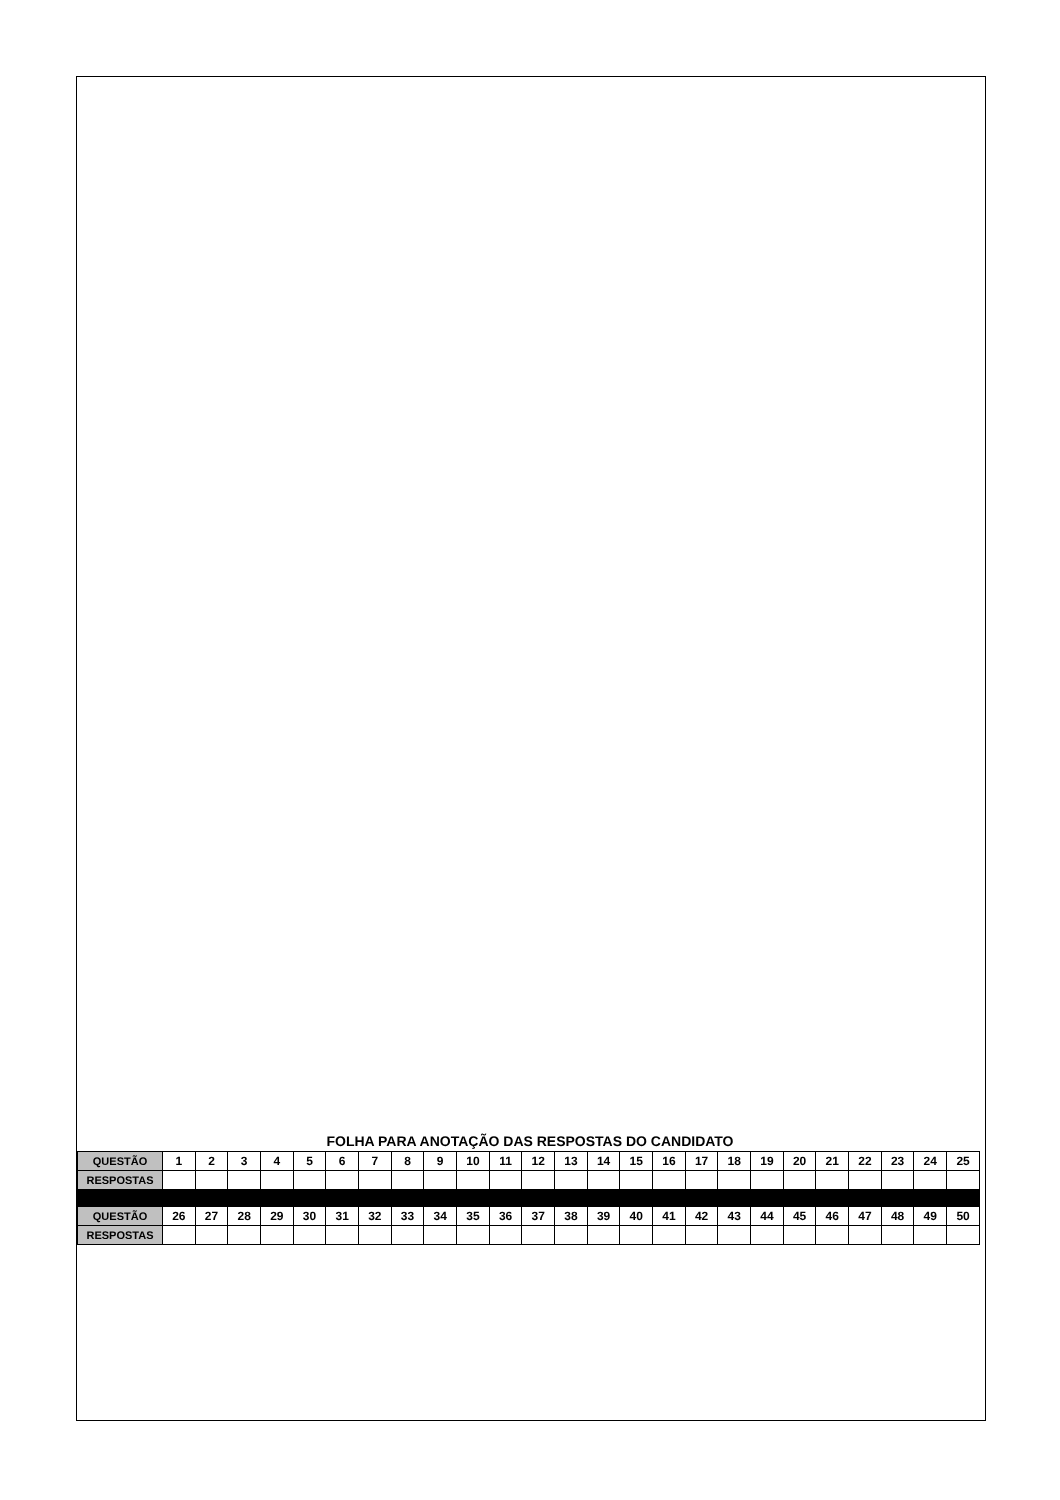FOLHA PARA ANOTAÇÃO DAS RESPOSTAS DO CANDIDATO
| QUESTÃO | 1 | 2 | 3 | 4 | 5 | 6 | 7 | 8 | 9 | 10 | 11 | 12 | 13 | 14 | 15 | 16 | 17 | 18 | 19 | 20 | 21 | 22 | 23 | 24 | 25 |
| RESPOSTAS | | | | | | | | | | | | | | | | | | | | | | | | | |
| QUESTÃO | 26 | 27 | 28 | 29 | 30 | 31 | 32 | 33 | 34 | 35 | 36 | 37 | 38 | 39 | 40 | 41 | 42 | 43 | 44 | 45 | 46 | 47 | 48 | 49 | 50 |
| RESPOSTAS | | | | | | | | | | | | | | | | | | | | | | | | | |